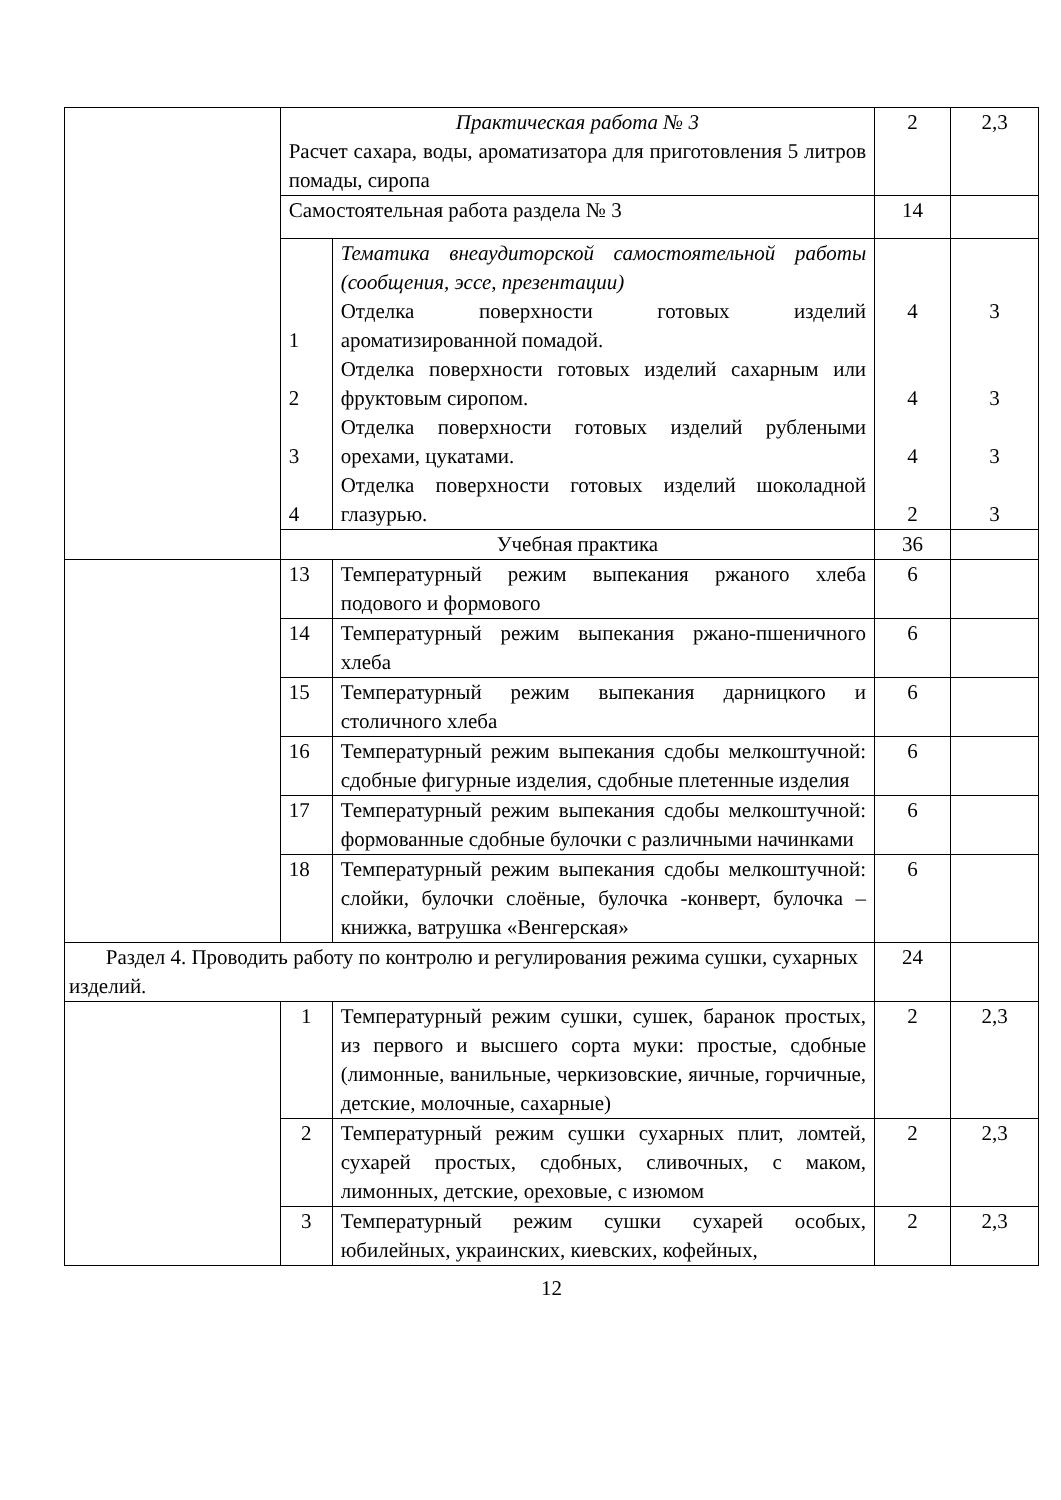| | Практическая работа № 3 Расчет сахара, воды, ароматизатора для приготовления 5 литров помады, сиропа | | 2 | 2,3 |
| | Самостоятельная работа раздела № 3 | | 14 | |
| | 1 2 3 4 | Тематика внеаудиторской самостоятельной работы (сообщения, эссе, презентации) Отделка поверхности готовых изделий ароматизированной помадой. Отделка поверхности готовых изделий сахарным или фруктовым сиропом. Отделка поверхности готовых изделий рублеными орехами, цукатами. Отделка поверхности готовых изделий шоколадной глазурью. | 4 4 4 2 | 3 3 3 3 |
| | Учебная практика | | 36 | |
| | 13 | Температурный режим выпекания ржаного хлеба подового и формового | 6 | |
| | 14 | Температурный режим выпекания ржано-пшеничного хлеба | 6 | |
| | 15 | Температурный режим выпекания дарницкого и столичного хлеба | 6 | |
| | 16 | Температурный режим выпекания сдобы мелкоштучной: сдобные фигурные изделия, сдобные плетенные изделия | 6 | |
| | 17 | Температурный режим выпекания сдобы мелкоштучной: формованные сдобные булочки с различными начинками | 6 | |
| | 18 | Температурный режим выпекания сдобы мелкоштучной: слойки, булочки слоёные, булочка -конверт, булочка –книжка, ватрушка «Венгерская» | 6 | |
| Раздел 4. Проводить работу по контролю и регулирования режима сушки, сухарных изделий. | | | 24 | |
| | 1 | Температурный режим сушки, сушек, баранок простых, из первого и высшего сорта муки: простые, сдобные (лимонные, ванильные, черкизовские, яичные, горчичные, детские, молочные, сахарные) | 2 | 2,3 |
| | 2 | Температурный режим сушки сухарных плит, ломтей, сухарей простых, сдобных, сливочных, с маком, лимонных, детские, ореховые, с изюмом | 2 | 2,3 |
| | 3 | Температурный режим сушки сухарей особых, юбилейных, украинских, киевских, кофейных, | 2 | 2,3 |
12